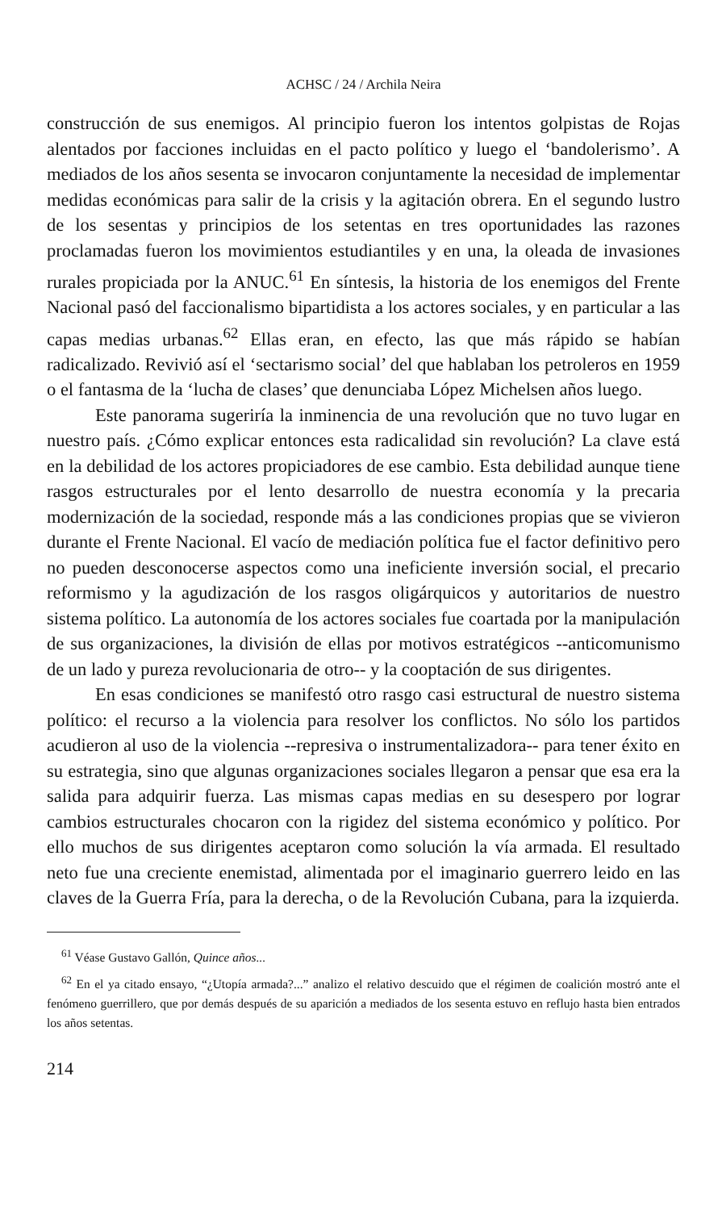ACHSC / 24 / Archila Neira
construcción de sus enemigos. Al principio fueron los intentos golpistas de Rojas alentados por facciones incluidas en el pacto político y luego el ‘bandolerismo’. A mediados de los años sesenta se invocaron conjuntamente la necesidad de implementar medidas económicas para salir de la crisis y la agitación obrera. En el segundo lustro de los sesentas y principios de los setentas en tres oportunidades las razones proclamadas fueron los movimientos estudiantiles y en una, la oleada de invasiones rurales propiciada por la ANUC.<sup>61</sup> En síntesis, la historia de los enemigos del Frente Nacional pasó del faccionalismo bipartidista a los actores sociales, y en particular a las capas medias urbanas.<sup>62</sup> Ellas eran, en efecto, las que más rápido se habían radicalizado. Revivió así el ‘sectarismo social’ del que hablaban los petroleros en 1959 o el fantasma de la ‘lucha de clases’ que denunciaba López Michelsen años luego.
Este panorama sugeriría la inminencia de una revolución que no tuvo lugar en nuestro país. ¿Cómo explicar entonces esta radicalidad sin revolución? La clave está en la debilidad de los actores propiciadores de ese cambio. Esta debilidad aunque tiene rasgos estructurales por el lento desarrollo de nuestra economía y la precaria modernización de la sociedad, responde más a las condiciones propias que se vivieron durante el Frente Nacional. El vacío de mediación política fue el factor definitivo pero no pueden desconocerse aspectos como una ineficiente inversión social, el precario reformismo y la agudización de los rasgos oligárquicos y autoritarios de nuestro sistema político. La autonomía de los actores sociales fue coartada por la manipulación de sus organizaciones, la división de ellas por motivos estratégicos --anticomunismo de un lado y pureza revolucionaria de otro-- y la cooptación de sus dirigentes.
En esas condiciones se manifestó otro rasgo casi estructural de nuestro sistema político: el recurso a la violencia para resolver los conflictos. No sólo los partidos acudieron al uso de la violencia --represiva o instrumentalizadora-- para tener éxito en su estrategia, sino que algunas organizaciones sociales llegaron a pensar que esa era la salida para adquirir fuerza. Las mismas capas medias en su desespero por lograr cambios estructurales chocaron con la rigidez del sistema económico y político. Por ello muchos de sus dirigentes aceptaron como solución la vía armada. El resultado neto fue una creciente enemistad, alimentada por el imaginario guerrero leido en las claves de la Guerra Fría, para la derecha, o de la Revolución Cubana, para la izquierda.
<sup>61</sup> Véase Gustavo Gallón, Quince años...
<sup>62</sup> En el ya citado ensayo, “¿Utopía armada?...” analizo el relativo descuido que el régimen de coalición mostró ante el fenómeno guerrillero, que por demás después de su aparición a mediados de los sesenta estuvo en reflujo hasta bien entrados los años setentas.
214